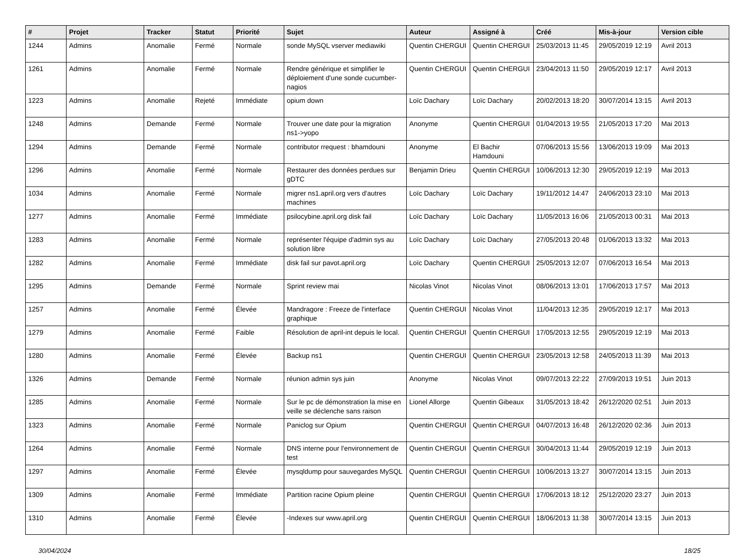| # | Projet | Tracker | Statut | Priorité | Sujet | Auteur | Assigné à | Créé | Mis-à-jour | Version cible |
| --- | --- | --- | --- | --- | --- | --- | --- | --- | --- | --- |
| 1244 | Admins | Anomalie | Fermé | Normale | sonde MySQL vserver mediawiki | Quentin CHERGUI | Quentin CHERGUI | 25/03/2013 11:45 | 29/05/2019 12:19 | Avril 2013 |
| 1261 | Admins | Anomalie | Fermé | Normale | Rendre générique et simplifier le déploiement d'une sonde cucumber-nagios | Quentin CHERGUI | Quentin CHERGUI | 23/04/2013 11:50 | 29/05/2019 12:17 | Avril 2013 |
| 1223 | Admins | Anomalie | Rejeté | Immédiate | opium down | Loïc Dachary | Loïc Dachary | 20/02/2013 18:20 | 30/07/2014 13:15 | Avril 2013 |
| 1248 | Admins | Demande | Fermé | Normale | Trouver une date pour la migration ns1->yopo | Anonyme | Quentin CHERGUI | 01/04/2013 19:55 | 21/05/2013 17:20 | Mai 2013 |
| 1294 | Admins | Demande | Fermé | Normale | contributor rrequest : bhamdouni | Anonyme | El Bachir Hamdouni | 07/06/2013 15:56 | 13/06/2013 19:09 | Mai 2013 |
| 1296 | Admins | Anomalie | Fermé | Normale | Restaurer des données perdues sur gDTC | Benjamin Drieu | Quentin CHERGUI | 10/06/2013 12:30 | 29/05/2019 12:19 | Mai 2013 |
| 1034 | Admins | Anomalie | Fermé | Normale | migrer ns1.april.org vers d'autres machines | Loïc Dachary | Loïc Dachary | 19/11/2012 14:47 | 24/06/2013 23:10 | Mai 2013 |
| 1277 | Admins | Anomalie | Fermé | Immédiate | psilocybine.april.org disk fail | Loïc Dachary | Loïc Dachary | 11/05/2013 16:06 | 21/05/2013 00:31 | Mai 2013 |
| 1283 | Admins | Anomalie | Fermé | Normale | représenter l'équipe d'admin sys au solution libre | Loïc Dachary | Loïc Dachary | 27/05/2013 20:48 | 01/06/2013 13:32 | Mai 2013 |
| 1282 | Admins | Anomalie | Fermé | Immédiate | disk fail sur pavot.april.org | Loïc Dachary | Quentin CHERGUI | 25/05/2013 12:07 | 07/06/2013 16:54 | Mai 2013 |
| 1295 | Admins | Demande | Fermé | Normale | Sprint review mai | Nicolas Vinot | Nicolas Vinot | 08/06/2013 13:01 | 17/06/2013 17:57 | Mai 2013 |
| 1257 | Admins | Anomalie | Fermé | Élevée | Mandragore : Freeze de l'interface graphique | Quentin CHERGUI | Nicolas Vinot | 11/04/2013 12:35 | 29/05/2019 12:17 | Mai 2013 |
| 1279 | Admins | Anomalie | Fermé | Faible | Résolution de april-int depuis le local. | Quentin CHERGUI | Quentin CHERGUI | 17/05/2013 12:55 | 29/05/2019 12:19 | Mai 2013 |
| 1280 | Admins | Anomalie | Fermé | Élevée | Backup ns1 | Quentin CHERGUI | Quentin CHERGUI | 23/05/2013 12:58 | 24/05/2013 11:39 | Mai 2013 |
| 1326 | Admins | Demande | Fermé | Normale | réunion admin sys juin | Anonyme | Nicolas Vinot | 09/07/2013 22:22 | 27/09/2013 19:51 | Juin 2013 |
| 1285 | Admins | Anomalie | Fermé | Normale | Sur le pc de démonstration la mise en veille se déclenche sans raison | Lionel Allorge | Quentin Gibeaux | 31/05/2013 18:42 | 26/12/2020 02:51 | Juin 2013 |
| 1323 | Admins | Anomalie | Fermé | Normale | Paniclog sur Opium | Quentin CHERGUI | Quentin CHERGUI | 04/07/2013 16:48 | 26/12/2020 02:36 | Juin 2013 |
| 1264 | Admins | Anomalie | Fermé | Normale | DNS interne pour l'environnement de test | Quentin CHERGUI | Quentin CHERGUI | 30/04/2013 11:44 | 29/05/2019 12:19 | Juin 2013 |
| 1297 | Admins | Anomalie | Fermé | Élevée | mysqldump pour sauvegardes MySQL | Quentin CHERGUI | Quentin CHERGUI | 10/06/2013 13:27 | 30/07/2014 13:15 | Juin 2013 |
| 1309 | Admins | Anomalie | Fermé | Immédiate | Partition racine Opium pleine | Quentin CHERGUI | Quentin CHERGUI | 17/06/2013 18:12 | 25/12/2020 23:27 | Juin 2013 |
| 1310 | Admins | Anomalie | Fermé | Élevée | -Indexes sur www.april.org | Quentin CHERGUI | Quentin CHERGUI | 18/06/2013 11:38 | 30/07/2014 13:15 | Juin 2013 |
30/04/2024 18/25